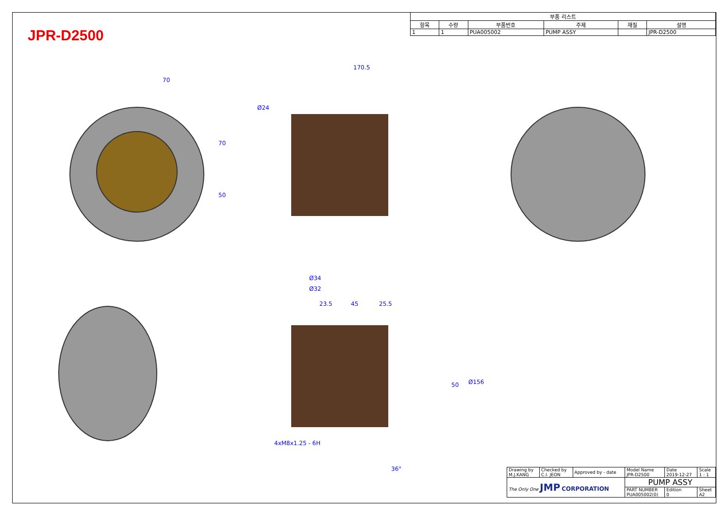JPR-D2500
| 부품 리스트 | | | | | |
| --- | --- | --- | --- | --- | --- |
| 항목 | 수량 | 부품번호 | 주제 | 재질 | 설명 |
| 1 | 1 | PUA005002 | PUMP ASSY | | JPR-D2500 |
70
170.5
Ø24
70
50
Ø34
Ø32
23.5 45 25.5
50 Ø156
4xM8x1.25 - 6H
36°
| Drawing by M.J.KANG | Checked by C.I. JEON | Approved by - date | Model Name JPR-D2500 | Date 2019-12-27 | Scale 1 : 1 |
| The Only One JMP CORPORATION | | | PUMP ASSY | | |
| | | | PART NUMBER PUA005002(0) | Edition 0 | Sheet A2 |